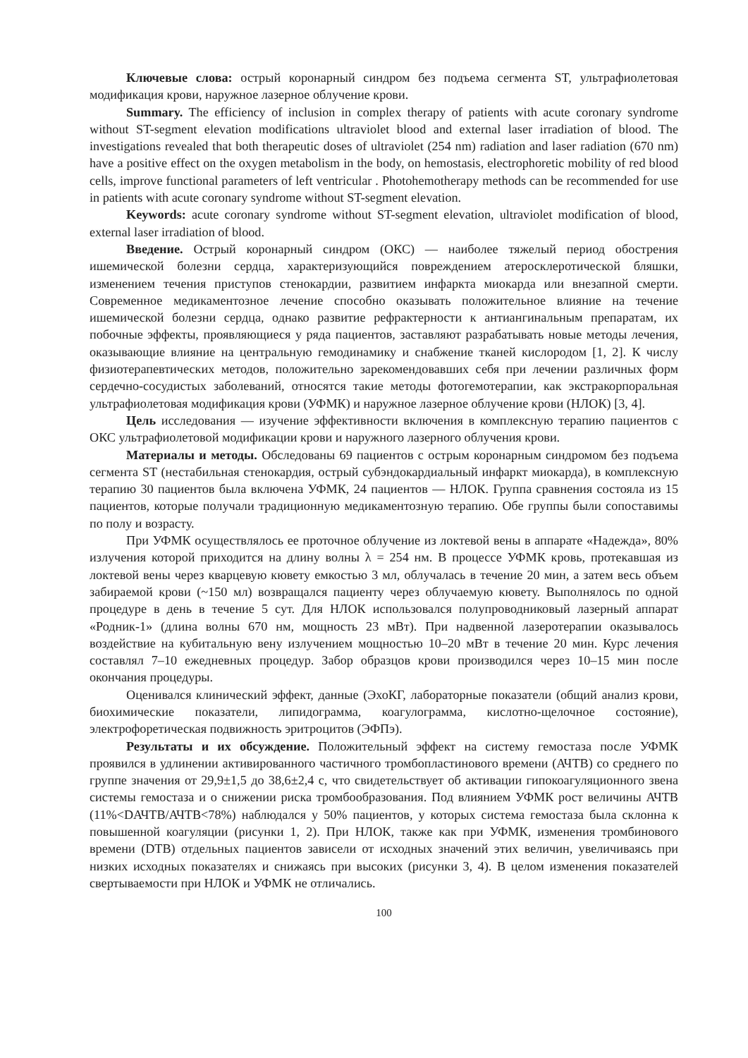Ключевые слова: острый коронарный синдром без подъема сегмента ST, ультрафиолетовая модификация крови, наружное лазерное облучение крови.
Summary. The efficiency of inclusion in complex therapy of patients with acute coronary syndrome without ST-segment elevation modifications ultraviolet blood and external laser irradiation of blood. The investigations revealed that both therapeutic doses of ultraviolet (254 nm) radiation and laser radiation (670 nm) have a positive effect on the oxygen metabolism in the body, on hemostasis, electrophoretic mobility of red blood cells, improve functional parameters of left ventricular . Photohemotherapy methods can be recommended for use in patients with acute coronary syndrome without ST-segment elevation.
Keywords: acute coronary syndrome without ST-segment elevation, ultraviolet modification of blood, external laser irradiation of blood.
Введение. Острый коронарный синдром (ОКС) — наиболее тяжелый период обострения ишемической болезни сердца, характеризующийся повреждением атеросклеротической бляшки, изменением течения приступов стенокардии, развитием инфаркта миокарда или внезапной смерти. Современное медикаментозное лечение способно оказывать положительное влияние на течение ишемической болезни сердца, однако развитие рефрактерности к антиангинальным препаратам, их побочные эффекты, проявляющиеся у ряда пациентов, заставляют разрабатывать новые методы лечения, оказывающие влияние на центральную гемодинамику и снабжение тканей кислородом [1, 2]. К числу физиотерапевтических методов, положительно зарекомендовавших себя при лечении различных форм сердечно-сосудистых заболеваний, относятся такие методы фотогемотерапии, как экстракорпоральная ультрафиолетовая модификация крови (УФМК) и наружное лазерное облучение крови (НЛОК) [3, 4].
Цель исследования — изучение эффективности включения в комплексную терапию пациентов с ОКС ультрафиолетовой модификации крови и наружного лазерного облучения крови.
Материалы и методы. Обследованы 69 пациентов с острым коронарным синдромом без подъема сегмента ST (нестабильная стенокардия, острый субэндокардиальный инфаркт миокарда), в комплексную терапию 30 пациентов была включена УФМК, 24 пациентов — НЛОК. Группа сравнения состояла из 15 пациентов, которые получали традиционную медикаментозную терапию. Обе группы были сопоставимы по полу и возрасту.
При УФМК осуществлялось ее проточное облучение из локтевой вены в аппарате «Надежда», 80% излучения которой приходится на длину волны λ = 254 нм. В процессе УФМК кровь, протекавшая из локтевой вены через кварцевую кювету емкостью 3 мл, облучалась в течение 20 мин, а затем весь объем забираемой крови (~150 мл) возвращался пациенту через облучаемую кювету. Выполнялось по одной процедуре в день в течение 5 сут. Для НЛОК использовался полупроводниковый лазерный аппарат «Родник-1» (длина волны 670 нм, мощность 23 мВт). При надвенной лазеротерапии оказывалось воздействие на кубитальную вену излучением мощностью 10–20 мВт в течение 20 мин. Курс лечения составлял 7–10 ежедневных процедур. Забор образцов крови производился через 10–15 мин после окончания процедуры.
Оценивался клинический эффект, данные (ЭхоКГ, лабораторные показатели (общий анализ крови, биохимические показатели, липидограмма, коагулограмма, кислотно-щелочное состояние), электрофоретическая подвижность эритроцитов (ЭФПэ).
Результаты и их обсуждение. Положительный эффект на систему гемостаза после УФМК проявился в удлинении активированного частичного тромбопластинового времени (АЧТВ) со среднего по группе значения от 29,9±1,5 до 38,6±2,4 с, что свидетельствует об активации гипокоагуляционного звена системы гемостаза и о снижении риска тромбообразования. Под влиянием УФМК рост величины АЧТВ (11%<DАЧТВ/АЧТВ<78%) наблюдался у 50% пациентов, у которых система гемостаза была склонна к повышенной коагуляции (рисунки 1, 2). При НЛОК, также как при УФМК, изменения тромбинового времени (DТВ) отдельных пациентов зависели от исходных значений этих величин, увеличиваясь при низких исходных показателях и снижаясь при высоких (рисунки 3, 4). В целом изменения показателей свертываемости при НЛОК и УФМК не отличались.
100